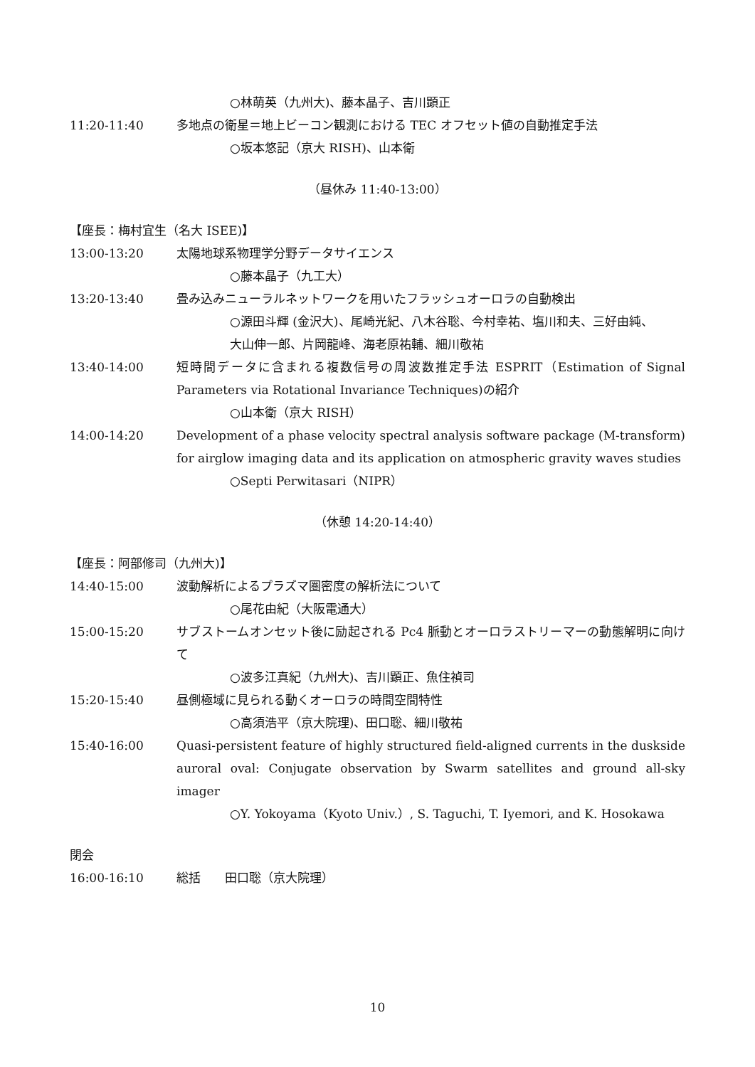○林萌英（九州大)、藤本晶子、吉川顕正
11:20-11:40 多地点の衛星＝地上ビーコン観測における TEC オフセット値の自動推定手法
○坂本悠記（京大 RISH)、山本衛
（昼休み 11:40-13:00）
【座長：梅村宜生（名大 ISEE)】
13:00-13:20 太陽地球系物理学分野データサイエンス
○藤本晶子（九工大）
13:20-13:40 畳み込みニューラルネットワークを用いたフラッシュオーロラの自動検出
○源田斗輝 (金沢大)、尾崎光紀、八木谷聡、今村幸祐、塩川和夫、三好由純、
大山伸一郎、片岡龍峰、海老原祐輔、細川敬祐
13:40-14:00 短時間データに含まれる複数信号の周波数推定手法 ESPRIT（Estimation of Signal Parameters via Rotational Invariance Techniques)の紹介
○山本衛（京大 RISH）
14:00-14:20 Development of a phase velocity spectral analysis software package (M-transform) for airglow imaging data and its application on atmospheric gravity waves studies
○Septi Perwitasari（NIPR）
（休憩 14:20-14:40）
【座長：阿部修司（九州大)】
14:40-15:00 波動解析によるプラズマ圏密度の解析法について
○尾花由紀（大阪電通大）
15:00-15:20 サブストームオンセット後に励起される Pc4 脈動とオーロラストリーマーの動態解明に向けて
○波多江真紀（九州大)、吉川顕正、魚住禎司
15:20-15:40 昼側極域に見られる動くオーロラの時間空間特性
○高須浩平（京大院理)、田口聡、細川敬祐
15:40-16:00 Quasi-persistent feature of highly structured field-aligned currents in the duskside auroral oval: Conjugate observation by Swarm satellites and ground all-sky imager
○Y. Yokoyama（Kyoto Univ.）, S. Taguchi, T. Iyemori, and K. Hosokawa
閉会
16:00-16:10 総括　　田口聡（京大院理）
10